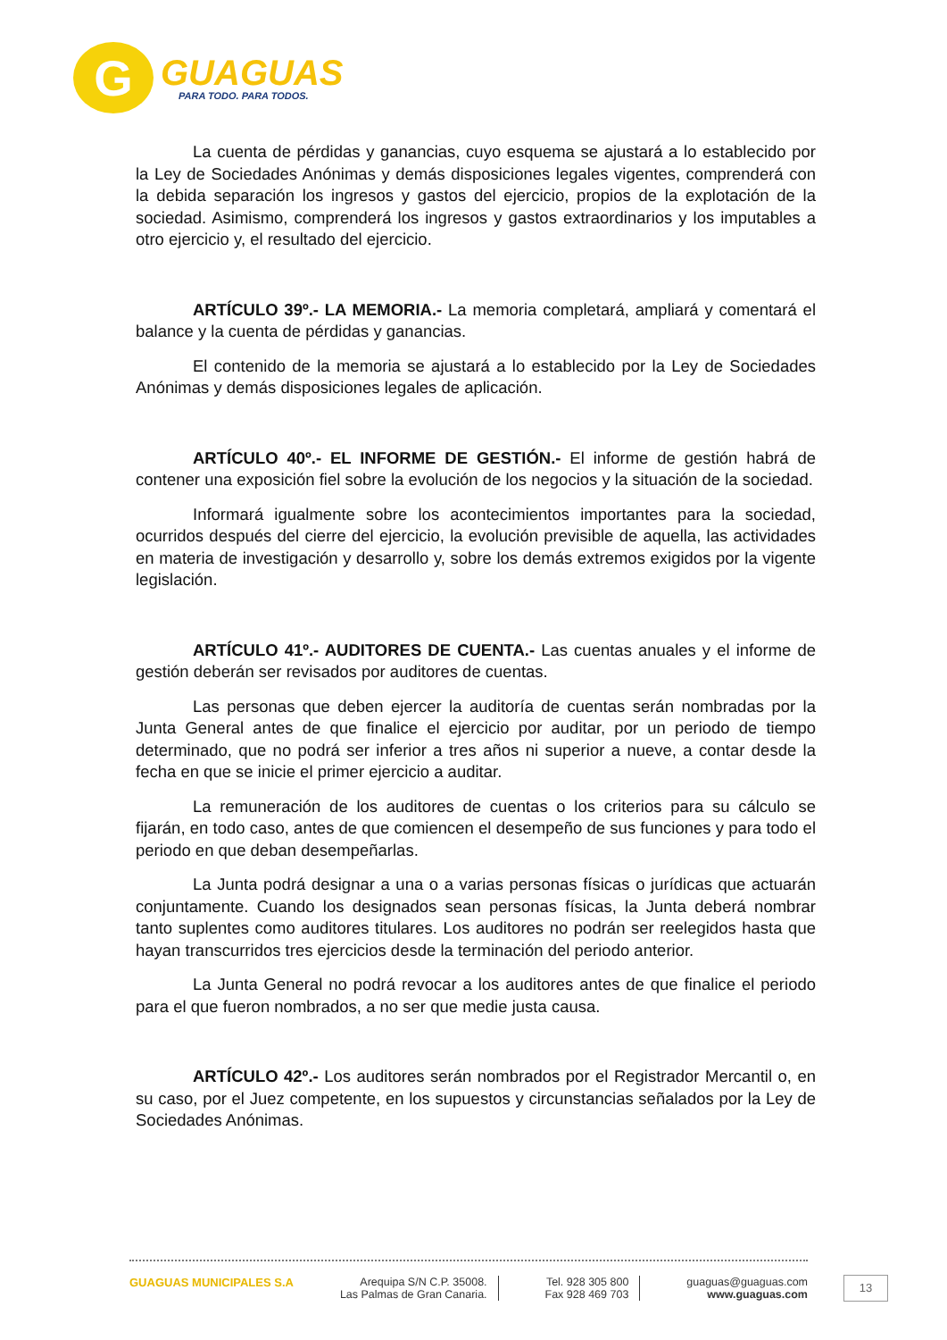G
GUAGUAS
PARA TODO. PARA TODOS.
La cuenta de pérdidas y ganancias, cuyo esquema se ajustará a lo establecido por la Ley de Sociedades Anónimas y demás disposiciones legales vigentes, comprenderá con la debida separación los ingresos y gastos del ejercicio, propios de la explotación de la sociedad. Asimismo, comprenderá los ingresos y gastos extraordinarios y los imputables a otro ejercicio y, el resultado del ejercicio.
ARTÍCULO 39º.- LA MEMORIA.- La memoria completará, ampliará y comentará el balance y la cuenta de pérdidas y ganancias.
El contenido de la memoria se ajustará a lo establecido por la Ley de Sociedades Anónimas y demás disposiciones legales de aplicación.
ARTÍCULO 40º.- EL INFORME DE GESTIÓN.- El informe de gestión habrá de contener una exposición fiel sobre la evolución de los negocios y la situación de la sociedad.
Informará igualmente sobre los acontecimientos importantes para la sociedad, ocurridos después del cierre del ejercicio, la evolución previsible de aquella, las actividades en materia de investigación y desarrollo y, sobre los demás extremos exigidos por la vigente legislación.
ARTÍCULO 41º.- AUDITORES DE CUENTA.- Las cuentas anuales y el informe de gestión deberán ser revisados por auditores de cuentas.
Las personas que deben ejercer la auditoría de cuentas serán nombradas por la Junta General antes de que finalice el ejercicio por auditar, por un periodo de tiempo determinado, que no podrá ser inferior a tres años ni superior a nueve, a contar desde la fecha en que se inicie el primer ejercicio a auditar.
La remuneración de los auditores de cuentas o los criterios para su cálculo se fijarán, en todo caso, antes de que comiencen el desempeño de sus funciones y para todo el periodo en que deban desempeñarlas.
La Junta podrá designar a una o a varias personas físicas o jurídicas que actuarán conjuntamente. Cuando los designados sean personas físicas, la Junta deberá nombrar tanto suplentes como auditores titulares. Los auditores no podrán ser reelegidos hasta que hayan transcurridos tres ejercicios desde la terminación del periodo anterior.
La Junta General no podrá revocar a los auditores antes de que finalice el periodo para el que fueron nombrados, a no ser que medie justa causa.
ARTÍCULO 42º.- Los auditores serán nombrados por el Registrador Mercantil o, en su caso, por el Juez competente, en los supuestos y circunstancias señalados por la Ley de Sociedades Anónimas.
GUAGUAS MUNICIPALES S.A Arequipa S/N C.P. 35008.
Las Palmas de Gran Canaria.
Tel. 928 305 800
Fax 928 469 703
guaguas@guaguas.com
www.guaguas.com
13